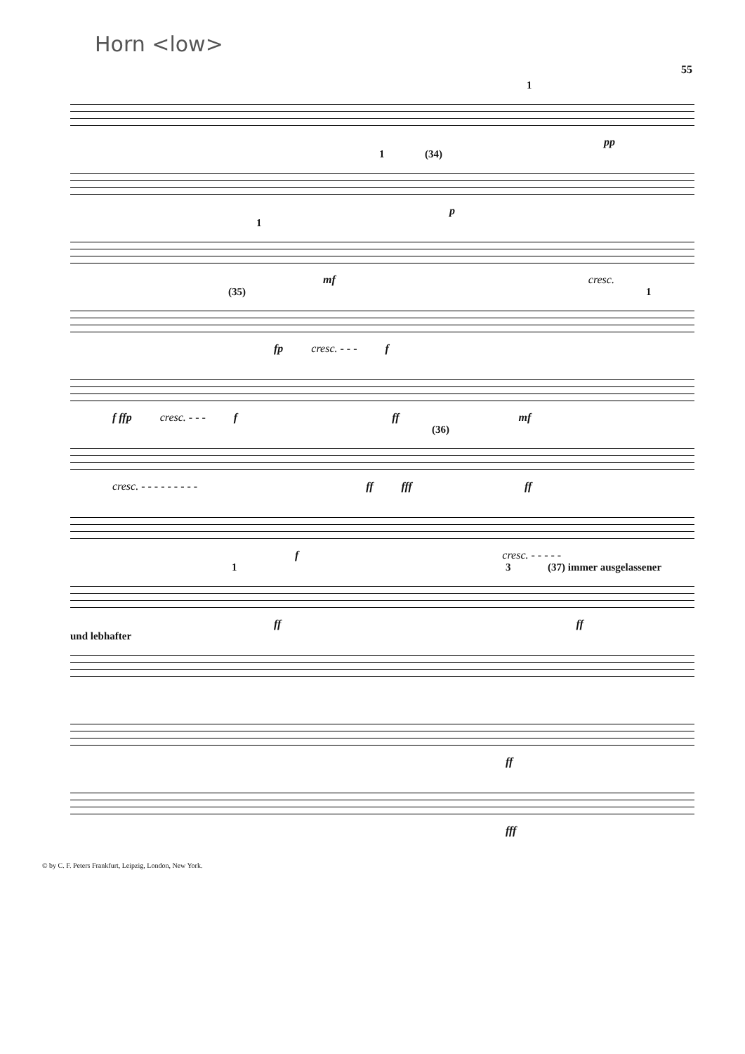Horn <low>
55
1
pp
1 (34)
p
1
mf cresc.
(35) 1
fp cresc. - - - f
f ffp cresc. - - - f ff mf
(36)
cresc. - - - - - - - - - ff fff ff
f cresc. - - - - -
1 3 (37) immer ausgelassener
ff ff
und lebhafter
ff
fff
© by C. F. Peters Frankfurt, Leipzig, London, New York.